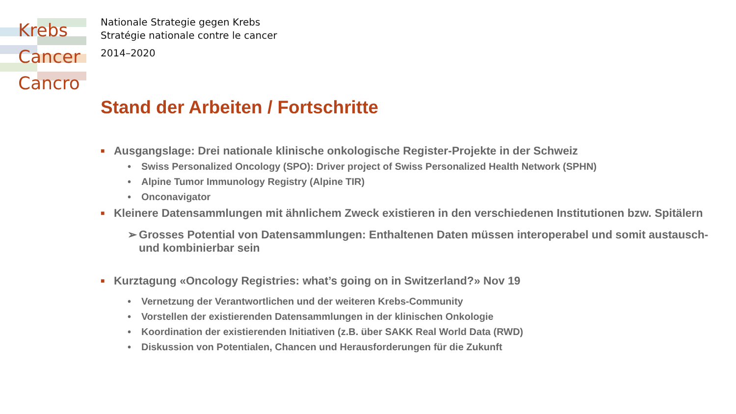Krebs
Cancer
Cancro
Nationale Strategie gegen Krebs
Stratégie nationale contre le cancer
2014–2020
Stand der Arbeiten / Fortschritte
■ Ausgangslage: Drei nationale klinische onkologische Register-Projekte in der Schweiz
• Swiss Personalized Oncology (SPO): Driver project of Swiss Personalized Health Network (SPHN)
• Alpine Tumor Immunology Registry (Alpine TIR)
• Onconavigator
■ Kleinere Datensammlungen mit ähnlichem Zweck existieren in den verschiedenen Institutionen bzw. Spitälern
➢ Grosses Potential von Datensammlungen: Enthaltenen Daten müssen interoperabel und somit austausch- und kombinierbar sein
■ Kurztagung «Oncology Registries: what’s going on in Switzerland?» Nov 19
• Vernetzung der Verantwortlichen und der weiteren Krebs-Community
• Vorstellen der existierenden Datensammlungen in der klinischen Onkologie
• Koordination der existierenden Initiativen (z.B. über SAKK Real World Data (RWD)
• Diskussion von Potentialen, Chancen und Herausforderungen für die Zukunft